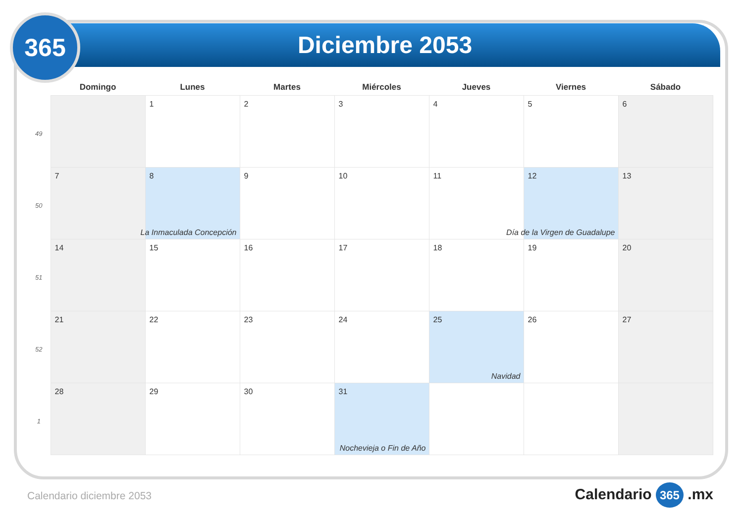Diciembre 2053
365
| | Domingo | Lunes | Martes | Miércoles | Jueves | Viernes | Sábado |
| --- | --- | --- | --- | --- | --- | --- | --- |
| 49 | | 1 | 2 | 3 | 4 | 5 | 6 |
| 50 | 7 | 8 La Inmaculada Concepción | 9 | 10 | 11 | 12 Día de la Virgen de Guadalupe | 13 |
| 51 | 14 | 15 | 16 | 17 | 18 | 19 | 20 |
| 52 | 21 | 22 | 23 | 24 | 25 Navidad | 26 | 27 |
| 1 | 28 | 29 | 30 | 31 Nochevieja o Fin de Año | | | |
Calendario diciembre 2053 Calendario 365 .mx